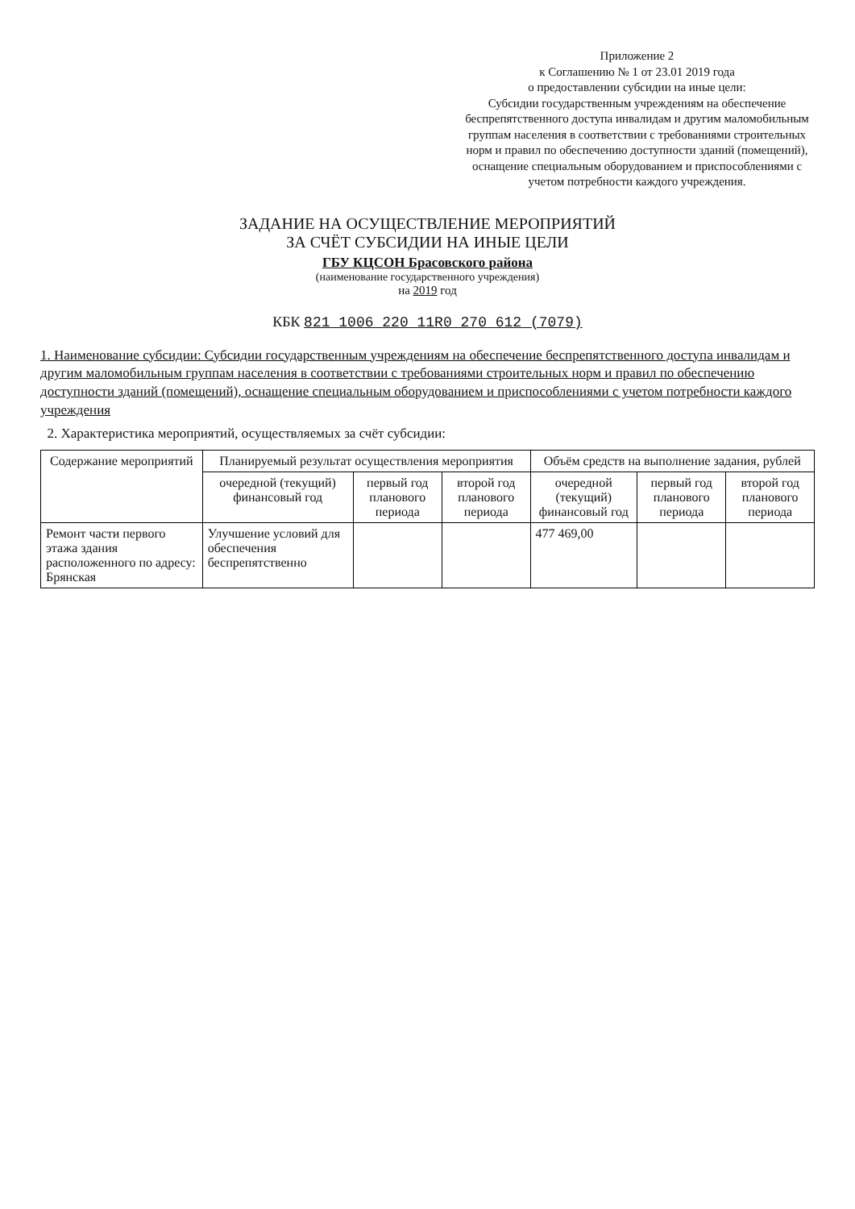Приложение 2
к Соглашению № 1 от 23.01 2019 года
о предоставлении субсидии на иные цели:
Субсидии государственным учреждениям на обеспечение беспрепятственного доступа инвалидам и другим маломобильным группам населения в соответствии с требованиями строительных норм и правил по обеспечению доступности зданий (помещений), оснащение специальным оборудованием и приспособлениями с учетом потребности каждого учреждения.
ЗАДАНИЕ НА ОСУЩЕСТВЛЕНИЕ МЕРОПРИЯТИЙ
ЗА СЧЁТ СУБСИДИИ НА ИНЫЕ ЦЕЛИ
ГБУ КЦСОН Брасовского района
(наименование государственного учреждения)
на 2019 год
КБК 821 1006 220 11R0 270 612 (7079)
1. Наименование субсидии: Субсидии государственным учреждениям на обеспечение беспрепятственного доступа инвалидам и другим маломобильным группам населения в соответствии с требованиями строительных норм и правил по обеспечению доступности зданий (помещений), оснащение специальным оборудованием и приспособлениями с учетом потребности каждого учреждения
2. Характеристика мероприятий, осуществляемых за счёт субсидии:
| Содержание мероприятий | Планируемый результат осуществления мероприятия | | | Объём средств на выполнение задания, рублей | | |
| --- | --- | --- | --- | --- | --- | --- |
| | очередной (текущий) финансовый год | первый год планового периода | второй год планового периода | очередной (текущий) финансовый год | первый год планового периода | второй год планового периода |
| Ремонт части первого этажа здания расположенного по адресу: Брянская | Улучшение условий для обеспечения беспрепятственно | | | 477 469,00 | | |